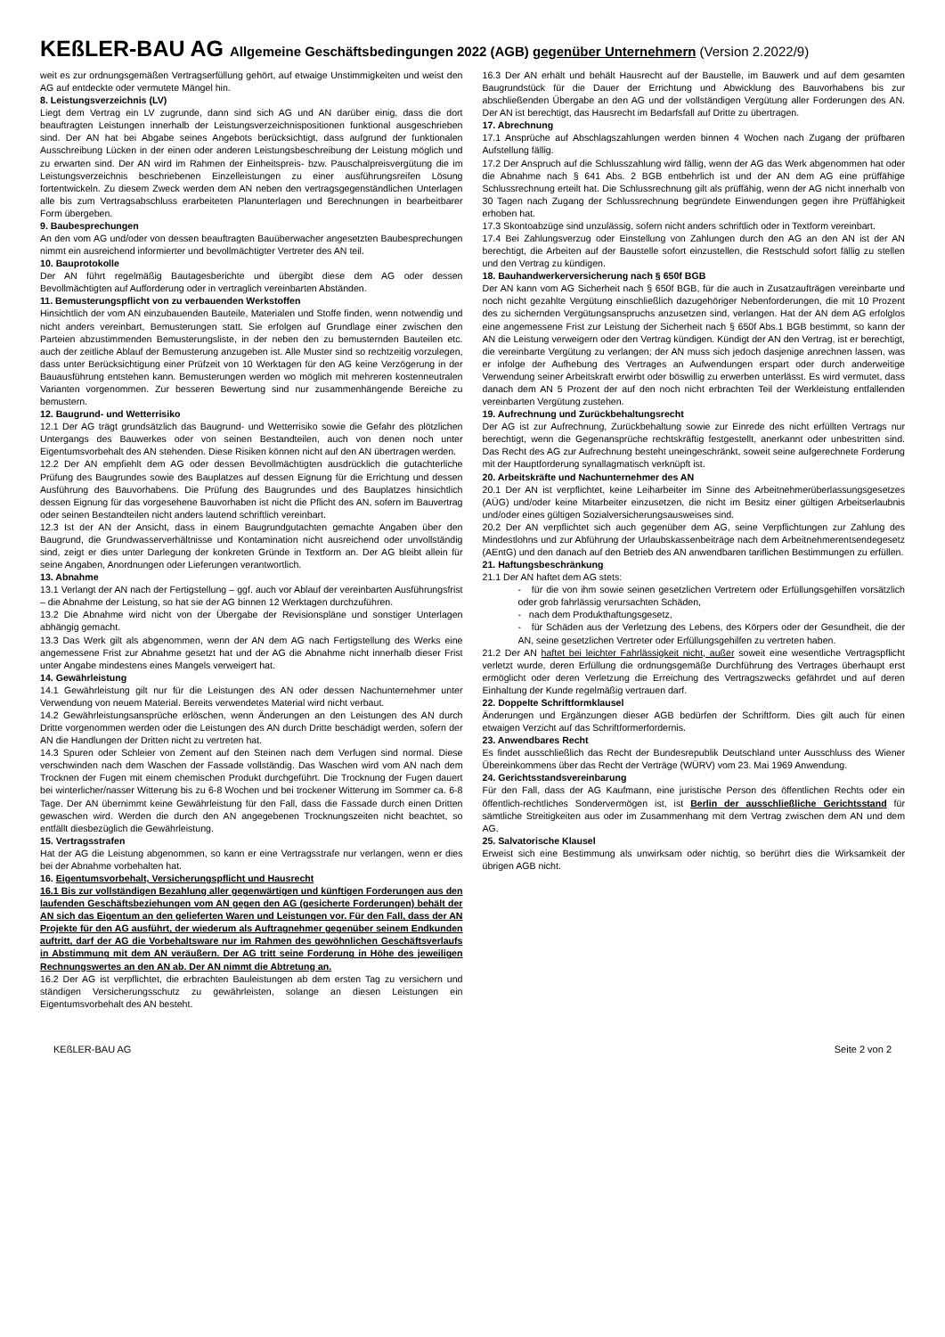KEßLER-BAU AG Allgemeine Geschäftsbedingungen 2022 (AGB) gegenüber Unternehmern (Version 2.2022/9)
weit es zur ordnungsgemäßen Vertragserfüllung gehört, auf etwaige Unstimmigkeiten und weist den AG auf entdeckte oder vermutete Mängel hin.
8. Leistungsverzeichnis (LV)
Liegt dem Vertrag ein LV zugrunde, dann sind sich AG und AN darüber einig, dass die dort beauftragten Leistungen innerhalb der Leistungsverzeichnispositionen funktional ausgeschrieben sind. Der AN hat bei Abgabe seines Angebots berücksichtigt, dass aufgrund der funktionalen Ausschreibung Lücken in der einen oder anderen Leistungsbeschreibung der Leistung möglich und zu erwarten sind. Der AN wird im Rahmen der Einheitspreis- bzw. Pauschalpreisvergütung die im Leistungsverzeichnis beschriebenen Einzelleistungen zu einer ausführungsreifen Lösung fortentwickeln. Zu diesem Zweck werden dem AN neben den vertragsgegenständlichen Unterlagen alle bis zum Vertragsabschluss erarbeiteten Planunterlagen und Berechnungen in bearbeitbarer Form übergeben.
9. Baubesprechungen
An den vom AG und/oder von dessen beauftragten Bauüberwacher angesetzten Baubesprechungen nimmt ein ausreichend informierter und bevollmächtigter Vertreter des AN teil.
10. Bauprotokolle
Der AN führt regelmäßig Bautagesberichte und übergibt diese dem AG oder dessen Bevollmächtigten auf Aufforderung oder in vertraglich vereinbarten Abständen.
11. Bemusterungspflicht von zu verbauenden Werkstoffen
Hinsichtlich der vom AN einzubauenden Bauteile, Materialen und Stoffe finden, wenn notwendig und nicht anders vereinbart, Bemusterungen statt. Sie erfolgen auf Grundlage einer zwischen den Parteien abzustimmenden Bemusterungsliste, in der neben den zu bemusternden Bauteilen etc. auch der zeitliche Ablauf der Bemusterung anzugeben ist. Alle Muster sind so rechtzeitig vorzulegen, dass unter Berücksichtigung einer Prüfzeit von 10 Werktagen für den AG keine Verzögerung in der Bauausführung entstehen kann. Bemusterungen werden wo möglich mit mehreren kostenneutralen Varianten vorgenommen. Zur besseren Bewertung sind nur zusammenhängende Bereiche zu bemustern.
12. Baugrund- und Wetterrisiko
12.1 Der AG trägt grundsätzlich das Baugrund- und Wetterrisiko sowie die Gefahr des plötzlichen Untergangs des Bauwerkes oder von seinen Bestandteilen, auch von denen noch unter Eigentumsvorbehalt des AN stehenden. Diese Risiken können nicht auf den AN übertragen werden.
12.2 Der AN empfiehlt dem AG oder dessen Bevollmächtigten ausdrücklich die gutachterliche Prüfung des Baugrundes sowie des Bauplatzes auf dessen Eignung für die Errichtung und dessen Ausführung des Bauvorhabens. Die Prüfung des Baugrundes und des Bauplatzes hinsichtlich dessen Eignung für das vorgesehene Bauvorhaben ist nicht die Pflicht des AN, sofern im Bauvertrag oder seinen Bestandteilen nicht anders lautend schriftlich vereinbart.
12.3 Ist der AN der Ansicht, dass in einem Baugrundgutachten gemachte Angaben über den Baugrund, die Grundwasserverhältnisse und Kontamination nicht ausreichend oder unvollständig sind, zeigt er dies unter Darlegung der konkreten Gründe in Textform an. Der AG bleibt allein für seine Angaben, Anordnungen oder Lieferungen verantwortlich.
13. Abnahme
13.1 Verlangt der AN nach der Fertigstellung – ggf. auch vor Ablauf der vereinbarten Ausführungsfrist – die Abnahme der Leistung, so hat sie der AG binnen 12 Werktagen durchzuführen.
13.2 Die Abnahme wird nicht von der Übergabe der Revisionspläne und sonstiger Unterlagen abhängig gemacht.
13.3 Das Werk gilt als abgenommen, wenn der AN dem AG nach Fertigstellung des Werks eine angemessene Frist zur Abnahme gesetzt hat und der AG die Abnahme nicht innerhalb dieser Frist unter Angabe mindestens eines Mangels verweigert hat.
14. Gewährleistung
14.1 Gewährleistung gilt nur für die Leistungen des AN oder dessen Nachunternehmer unter Verwendung von neuem Material. Bereits verwendetes Material wird nicht verbaut.
14.2 Gewährleistungsansprüche erlöschen, wenn Änderungen an den Leistungen des AN durch Dritte vorgenommen werden oder die Leistungen des AN durch Dritte beschädigt werden, sofern der AN die Handlungen der Dritten nicht zu vertreten hat.
14.3 Spuren oder Schleier von Zement auf den Steinen nach dem Verfugen sind normal. Diese verschwinden nach dem Waschen der Fassade vollständig. Das Waschen wird vom AN nach dem Trocknen der Fugen mit einem chemischen Produkt durchgeführt. Die Trocknung der Fugen dauert bei winterlicher/nasser Witterung bis zu 6-8 Wochen und bei trockener Witterung im Sommer ca. 6-8 Tage. Der AN übernimmt keine Gewährleistung für den Fall, dass die Fassade durch einen Dritten gewaschen wird. Werden die durch den AN angegebenen Trocknungszeiten nicht beachtet, so entfällt diesbezüglich die Gewährleistung.
15. Vertragsstrafen
Hat der AG die Leistung abgenommen, so kann er eine Vertragsstrafe nur verlangen, wenn er dies bei der Abnahme vorbehalten hat.
16. Eigentumsvorbehalt, Versicherungspflicht und Hausrecht
16.1 Bis zur vollständigen Bezahlung aller gegenwärtigen und künftigen Forderungen aus den laufenden Geschäftsbeziehungen vom AN gegen den AG (gesicherte Forderungen) behält der AN sich das Eigentum an den gelieferten Waren und Leistungen vor. Für den Fall, dass der AN Projekte für den AG ausführt, der wiederum als Auftragnehmer gegenüber seinem Endkunden auftritt, darf der AG die Vorbehaltsware nur im Rahmen des gewöhnlichen Geschäftsverlaufs in Abstimmung mit dem AN veräußern. Der AG tritt seine Forderung in Höhe des jeweiligen Rechnungswertes an den AN ab. Der AN nimmt die Abtretung an.
16.2 Der AG ist verpflichtet, die erbrachten Bauleistungen ab dem ersten Tag zu versichern und ständigen Versicherungsschutz zu gewährleisten, solange an diesen Leistungen ein Eigentumsvorbehalt des AN besteht.
16.3 Der AN erhält und behält Hausrecht auf der Baustelle, im Bauwerk und auf dem gesamten Baugrundstück für die Dauer der Errichtung und Abwicklung des Bauvorhabens bis zur abschließenden Übergabe an den AG und der vollständigen Vergütung aller Forderungen des AN. Der AN ist berechtigt, das Hausrecht im Bedarfsfall auf Dritte zu übertragen.
17. Abrechnung
17.1 Ansprüche auf Abschlagszahlungen werden binnen 4 Wochen nach Zugang der prüfbaren Aufstellung fällig.
17.2 Der Anspruch auf die Schlusszahlung wird fällig, wenn der AG das Werk abgenommen hat oder die Abnahme nach § 641 Abs. 2 BGB entbehrlich ist und der AN dem AG eine prüffähige Schlussrechnung erteilt hat. Die Schlussrechnung gilt als prüffähig, wenn der AG nicht innerhalb von 30 Tagen nach Zugang der Schlussrechnung begründete Einwendungen gegen ihre Prüffähigkeit erhoben hat.
17.3 Skontoabzüge sind unzulässig, sofern nicht anders schriftlich oder in Textform vereinbart.
17.4 Bei Zahlungsverzug oder Einstellung von Zahlungen durch den AG an den AN ist der AN berechtigt, die Arbeiten auf der Baustelle sofort einzustellen, die Restschuld sofort fällig zu stellen und den Vertrag zu kündigen.
18. Bauhandwerkerversicherung nach § 650f BGB
Der AN kann vom AG Sicherheit nach § 650f BGB, für die auch in Zusatzaufträgen vereinbarte und noch nicht gezahlte Vergütung einschließlich dazugehöriger Nebenforderungen, die mit 10 Prozent des zu sichernden Vergütungsanspruchs anzusetzen sind, verlangen. Hat der AN dem AG erfolglos eine angemessene Frist zur Leistung der Sicherheit nach § 650f Abs.1 BGB bestimmt, so kann der AN die Leistung verweigern oder den Vertrag kündigen. Kündigt der AN den Vertrag, ist er berechtigt, die vereinbarte Vergütung zu verlangen; der AN muss sich jedoch dasjenige anrechnen lassen, was er infolge der Aufhebung des Vertrages an Aufwendungen erspart oder durch anderweitige Verwendung seiner Arbeitskraft erwirbt oder böswillig zu erwerben unterlässt. Es wird vermutet, dass danach dem AN 5 Prozent der auf den noch nicht erbrachten Teil der Werkleistung entfallenden vereinbarten Vergütung zustehen.
19. Aufrechnung und Zurückbehaltungsrecht
Der AG ist zur Aufrechnung, Zurückbehaltung sowie zur Einrede des nicht erfüllten Vertrags nur berechtigt, wenn die Gegenansprüche rechtskräftig festgestellt, anerkannt oder unbestritten sind. Das Recht des AG zur Aufrechnung besteht uneingeschränkt, soweit seine aufgerechnete Forderung mit der Hauptforderung synallagmatisch verknüpft ist.
20. Arbeitskräfte und Nachunternehmer des AN
20.1 Der AN ist verpflichtet, keine Leiharbeiter im Sinne des Arbeitnehmerüberlassungsgesetzes (AÜG) und/oder keine Mitarbeiter einzusetzen, die nicht im Besitz einer gültigen Arbeitserlaubnis und/oder eines gültigen Sozialversicherungsausweises sind.
20.2 Der AN verpflichtet sich auch gegenüber dem AG, seine Verpflichtungen zur Zahlung des Mindestlohns und zur Abführung der Urlaubskassenbeiträge nach dem Arbeitnehmerentsendegesetz (AEntG) und den danach auf den Betrieb des AN anwendbaren tariflichen Bestimmungen zu erfüllen.
21. Haftungsbeschränkung
21.1 Der AN haftet dem AG stets:
- für die von ihm sowie seinen gesetzlichen Vertretern oder Erfüllungsgehilfen vorsätzlich oder grob fahrlässig verursachten Schäden,
- nach dem Produkthaftungsgesetz,
- für Schäden aus der Verletzung des Lebens, des Körpers oder der Gesundheit, die der AN, seine gesetzlichen Vertreter oder Erfüllungsgehilfen zu vertreten haben.
21.2 Der AN haftet bei leichter Fahrlässigkeit nicht, außer soweit eine wesentliche Vertragspflicht verletzt wurde, deren Erfüllung die ordnungsgemäße Durchführung des Vertrages überhaupt erst ermöglicht oder deren Verletzung die Erreichung des Vertragszwecks gefährdet und auf deren Einhaltung der Kunde regelmäßig vertrauen darf.
22. Doppelte Schriftformklausel
Änderungen und Ergänzungen dieser AGB bedürfen der Schriftform. Dies gilt auch für einen etwaigen Verzicht auf das Schriftformerfordernis.
23. Anwendbares Recht
Es findet ausschließlich das Recht der Bundesrepublik Deutschland unter Ausschluss des Wiener Übereinkommens über das Recht der Verträge (WÜRV) vom 23. Mai 1969 Anwendung.
24. Gerichtsstandsvereinbarung
Für den Fall, dass der AG Kaufmann, eine juristische Person des öffentlichen Rechts oder ein öffentlich-rechtliches Sondervermögen ist, ist Berlin der ausschließliche Gerichtsstand für sämtliche Streitigkeiten aus oder im Zusammenhang mit dem Vertrag zwischen dem AN und dem AG.
25. Salvatorische Klausel
Erweist sich eine Bestimmung als unwirksam oder nichtig, so berührt dies die Wirksamkeit der übrigen AGB nicht.
KEßLER-BAU AG Seite 2 von 2